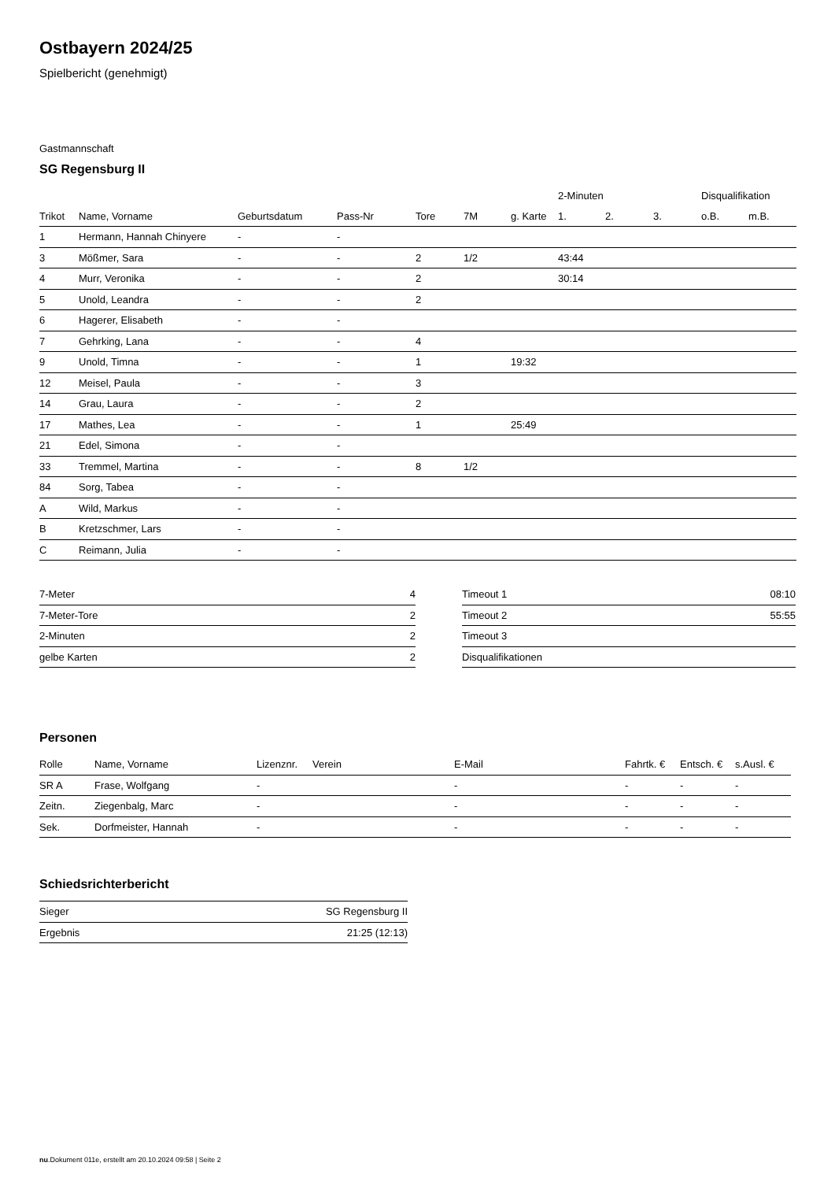Ostbayern 2024/25
Spielbericht (genehmigt)
Gastmannschaft
SG Regensburg II
| | | | | | | | 2-Minuten | | | Disqualifikation | |
| --- | --- | --- | --- | --- | --- | --- | --- | --- | --- | --- | --- |
| Trikot | Name, Vorname | Geburtsdatum | Pass-Nr | Tore | 7M | g. Karte | 1. | 2. | 3. | o.B. | m.B. |
| 1 | Hermann, Hannah Chinyere | - | - | | | | | | | | |
| 3 | Mößmer, Sara | - | - | 2 | 1/2 | | 43:44 | | | | |
| 4 | Murr, Veronika | - | - | 2 | | | 30:14 | | | | |
| 5 | Unold, Leandra | - | - | 2 | | | | | | | |
| 6 | Hagerer, Elisabeth | - | - | | | | | | | | |
| 7 | Gehrking, Lana | - | - | 4 | | | | | | | |
| 9 | Unold, Timna | - | - | 1 | | 19:32 | | | | | |
| 12 | Meisel, Paula | - | - | 3 | | | | | | | |
| 14 | Grau, Laura | - | - | 2 | | | | | | | |
| 17 | Mathes, Lea | - | - | 1 | | 25:49 | | | | | |
| 21 | Edel, Simona | - | - | | | | | | | | |
| 33 | Tremmel, Martina | - | - | 8 | 1/2 | | | | | | |
| 84 | Sorg, Tabea | - | - | | | | | | | | |
| A | Wild, Markus | - | - | | | | | | | | |
| B | Kretzschmer, Lars | - | - | | | | | | | | |
| C | Reimann, Julia | - | - | | | | | | | | |
| 7-Meter | 4 |
| 7-Meter-Tore | 2 |
| 2-Minuten | 2 |
| gelbe Karten | 2 |
| Timeout 1 | 08:10 |
| Timeout 2 | 55:55 |
| Timeout 3 | |
| Disqualifikationen | |
Personen
| Rolle | Name, Vorname | Lizenznr. | Verein | E-Mail | Fahrtk. € | Entsch. € | s.Ausl. € |
| --- | --- | --- | --- | --- | --- | --- | --- |
| SR A | Frase, Wolfgang | - | | - | - | - | - |
| Zeitn. | Ziegenbalg, Marc | - | | - | - | - | - |
| Sek. | Dorfmeister, Hannah | - | | - | - | - | - |
Schiedsrichterbericht
| Sieger | SG Regensburg II |
| Ergebnis | 21:25 (12:13) |
nu.Dokument 011e, erstellt am 20.10.2024 09:58 | Seite 2